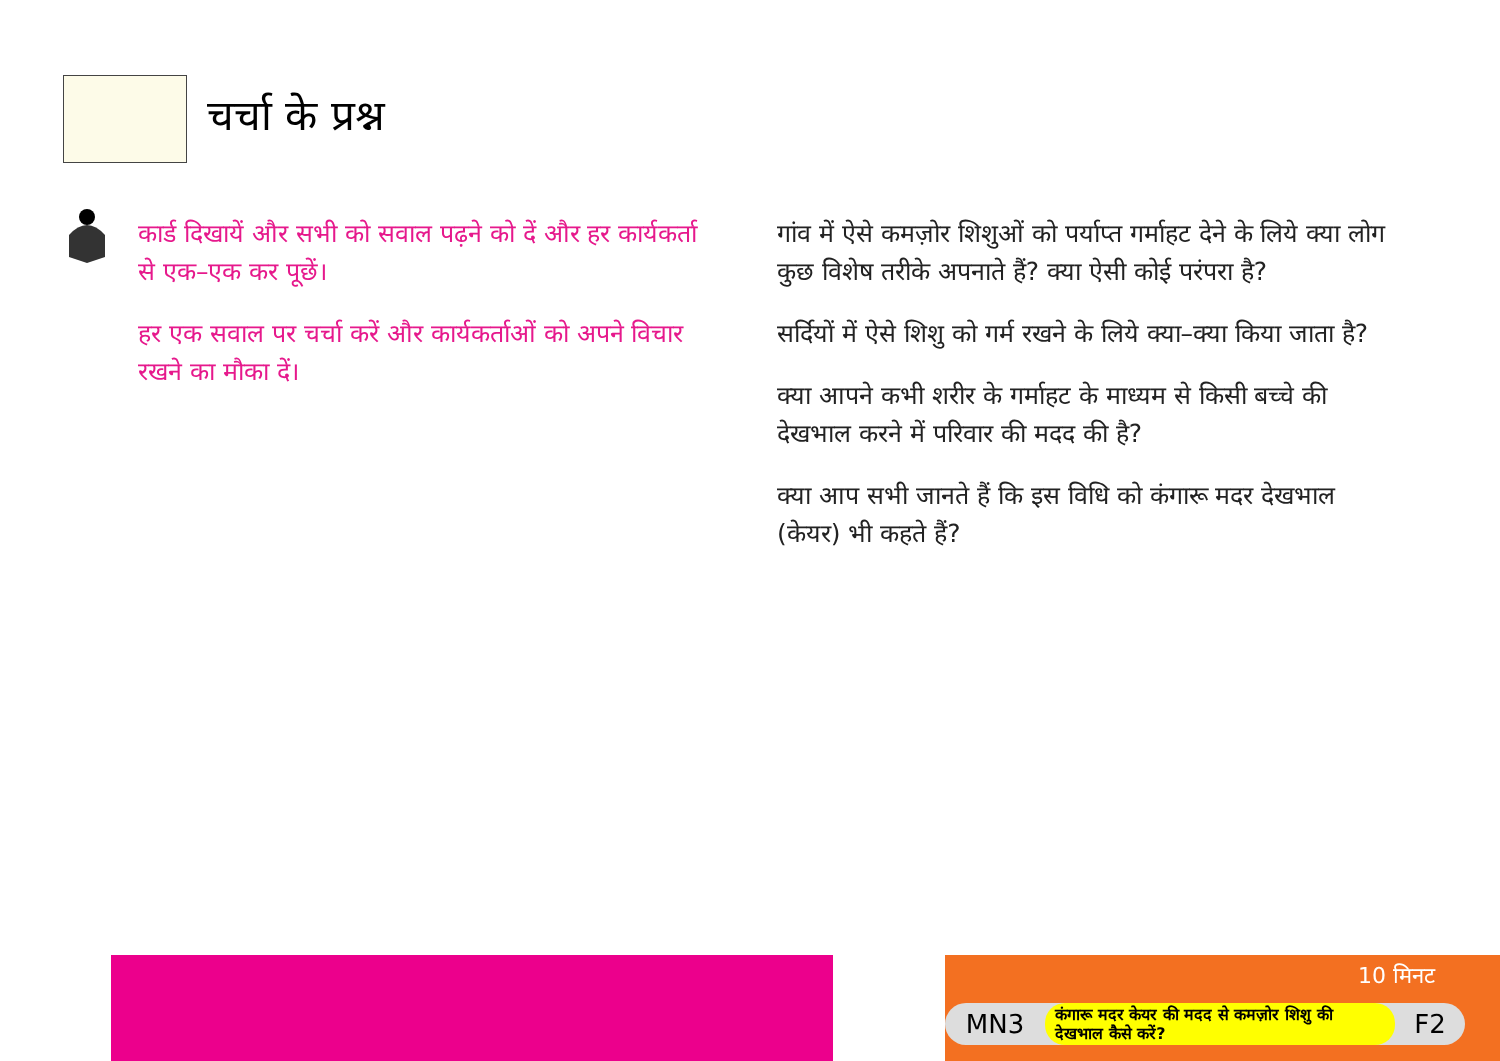चर्चा के प्रश्न
कार्ड दिखायें और सभी को सवाल पढ़ने को दें और हर कार्यकर्ता से एक–एक कर पूछें।
हर एक सवाल पर चर्चा करें और कार्यकर्ताओं को अपने विचार रखने का मौका दें।
गांव में ऐसे कमज़ोर शिशुओं को पर्याप्त गर्माहट देने के लिये क्या लोग कुछ विशेष तरीके अपनाते हैं? क्या ऐसी कोई परंपरा है?
सर्दियों में ऐसे शिशु को गर्म रखने के लिये क्या–क्या किया जाता है?
क्या आपने कभी शरीर के गर्माहट के माध्यम से किसी बच्चे की देखभाल करने में परिवार की मदद की है?
क्या आप सभी जानते हैं कि इस विधि को कंगारू मदर देखभाल (केयर) भी कहते हैं?
10 मिनट
MN3
कंगारू मदर केयर की मदद से कमज़ोर शिशु की देखभाल कैसे करें?
F2